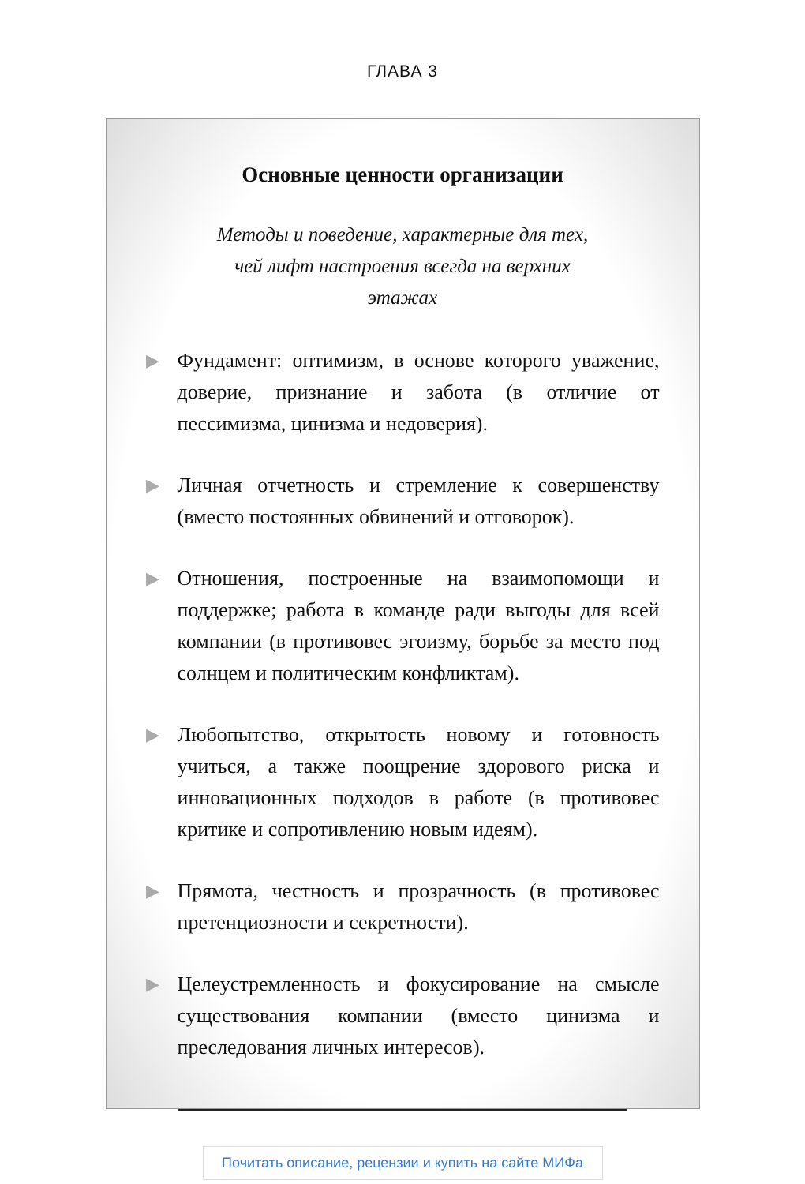ГЛАВА 3
Основные ценности организации
Методы и поведение, характерные для тех,
чей лифт настроения всегда на верхних
этажах
▶ Фундамент: оптимизм, в основе которого уважение, доверие, признание и забота (в отличие от пессимизма, цинизма и недоверия).
▶ Личная отчетность и стремление к совершенству (вместо постоянных обвинений и отговорок).
▶ Отношения, построенные на взаимопомощи и поддержке; работа в команде ради выгоды для всей компании (в противовес эгоизму, борьбе за место под солнцем и политическим конфликтам).
▶ Любопытство, открытость новому и готовность учиться, а также поощрение здорового риска и инновационных подходов в работе (в противовес критике и сопротивлению новым идеям).
▶ Прямота, честность и прозрачность (в противовес претенциозности и секретности).
▶ Целеустремленность и фокусирование на смысле существования компании (вместо цинизма и преследования личных интересов).
Почитать описание, рецензии и купить на сайте МИФа